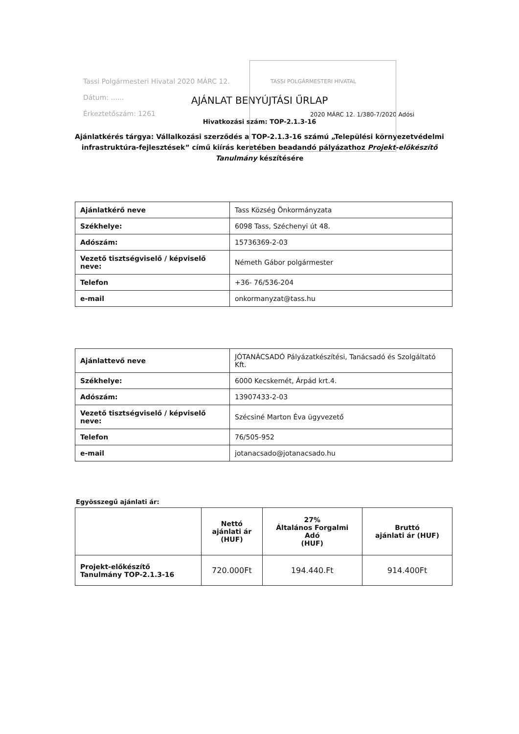Tassi Polgármesteri Hivatal 2020 MÁRC 12.
Dátum: ......
Érkeztetőszám: 1261
TASSI POLGÁRMESTERI HIVATAL
AJÁNLAT BENYÚJTÁSI ŰRLAP
2020 MÁRC 12. 1/380-7/2020 Adósi
Hivatkozási szám: TOP-2.1.3-16
Ajánlatkérés tárgya: Vállalkozási szerződés a TOP-2.1.3-16 számú „Települési környezetvédelmi infrastruktúra-fejlesztések” című kiírás keretében beadandó pályázathoz Projekt-előkészítő Tanulmány készítésére
| Ajánlatkérő neve | Tass Község Önkormányzata |
| Székhelye: | 6098 Tass, Széchenyi út 48. |
| Adószám: | 15736369-2-03 |
| Vezető tisztségviselő / képviselő neve: | Németh Gábor polgármester |
| Telefon | +36- 76/536-204 |
| e-mail | onkormanyzat@tass.hu |
| Ajánlattevő neve | JÓTANÁCSADÓ Pályázatkészítési, Tanácsadó és Szolgáltató Kft. |
| Székhelye: | 6000 Kecskemét, Árpád krt.4. |
| Adószám: | 13907433-2-03 |
| Vezető tisztségviselő / képviselő neve: | Szécsiné Marton Éva ügyvezető |
| Telefon | 76/505-952 |
| e-mail | jotanacsado@jotanacsado.hu |
Egyösszegű ajánlati ár:
| | Nettó ajánlati ár (HUF) | 27% Általános Forgalmi Adó (HUF) | Bruttó ajánlati ár (HUF) |
| --- | --- | --- | --- |
| Projekt-előkészítő Tanulmány TOP-2.1.3-16 | 720.000Ft | 194.440.Ft | 914.400Ft |